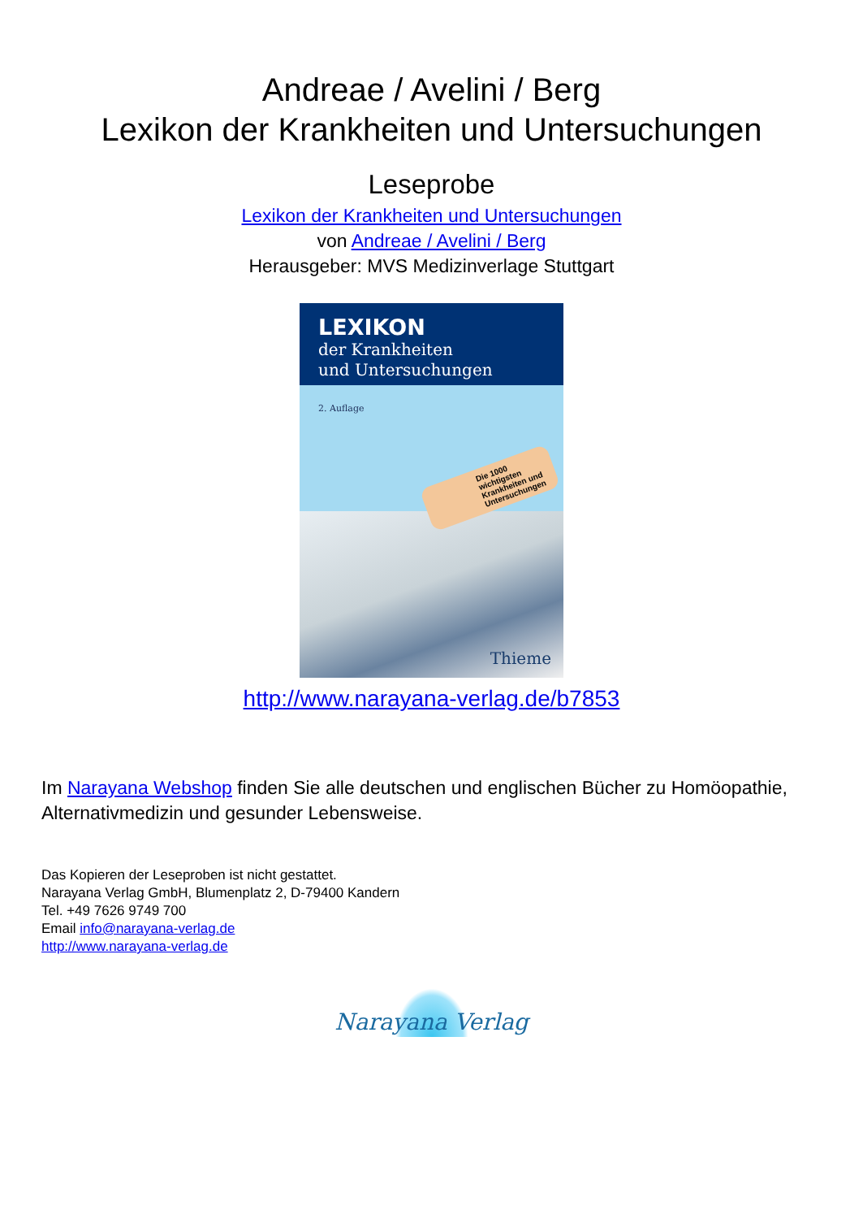Andreae / Avelini / Berg
Lexikon der Krankheiten und Untersuchungen
Leseprobe
Lexikon der Krankheiten und Untersuchungen
von Andreae / Avelini / Berg
Herausgeber: MVS Medizinverlage Stuttgart
LEXIKON
der Krankheiten
und Untersuchungen
2. Auflage
Die 1000 wichtigsten Krankheiten und Untersuchungen
Thieme
http://www.narayana-verlag.de/b7853
Im Narayana Webshop finden Sie alle deutschen und englischen Bücher zu Homöopathie, Alternativmedizin und gesunder Lebensweise.
Das Kopieren der Leseproben ist nicht gestattet.
Narayana Verlag GmbH, Blumenplatz 2, D-79400 Kandern
Tel. +49 7626 9749 700
Email info@narayana-verlag.de
http://www.narayana-verlag.de
Narayana Verlag